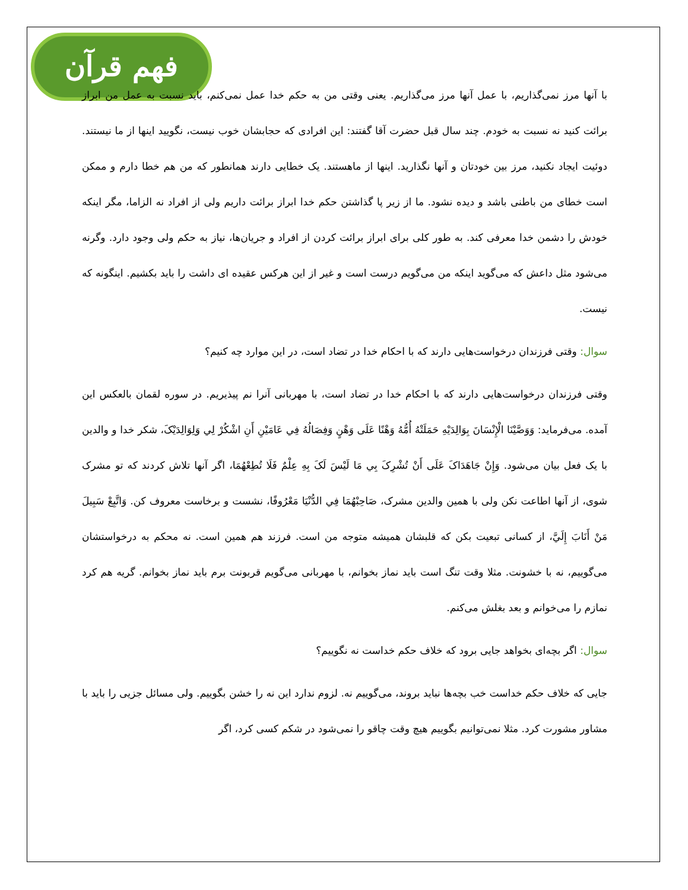فهم قرآن
با آنها مرز نمی‌گذاریم، با عمل آنها مرز می‌گذاریم. یعنی وقتی من به حکم خدا عمل نمی‌کنم، باید نسبت به عمل من ابراز برائت کنید نه نسبت به خودم. چند سال قبل حضرت آقا گفتند: این افرادی که حجابشان خوب نیست، نگویید اینها از ما نیستند. دوئیت ایجاد نکنید، مرز بین خودتان و آنها نگذارید. اینها از ماهستند. یک خطایی دارند همانطور که من هم خطا دارم و ممکن است خطای من باطنی باشد و دیده نشود. ما از زیر پا گذاشتن حکم خدا ابراز برائت داریم ولی از افراد نه الزاما، مگر اینکه خودش را دشمن خدا معرفی کند. به طور کلی برای ابراز برائت کردن از افراد و جریان‌ها، نیاز به حکم ولی وجود دارد. وگرنه می‌شود مثل داعش که می‌گوید اینکه من می‌گویم درست است و غیر از این هرکس عقیده ای داشت را باید بکشیم. اینگونه که نیست.
سوال: وقتی فرزندان درخواست‌هایی دارند که با احکام خدا در تضاد است، در این موارد چه کنیم؟
وقتی فرزندان درخواست‌هایی دارند که با احکام خدا در تضاد است، با مهربانی آنرا نم پیذیریم. در سوره لقمان بالعکس این آمده. می‌فرماید: وَوَصَّيْنَا الْإِنْسَانَ بِوَالِدَيْهِ حَمَلَتْهُ أُمُّهُ وَهْنًا عَلَى وَهْنٍ وَفِصَالُهُ فِي عَامَيْنِ أَنِ اشْكُرْ لِي وَلِوَالِدَيْکَ، شکر خدا و والدین با یک فعل بیان می‌شود. وَإِنْ جَاهَدَاکَ عَلَى أَنْ تُشْرِکَ بِي مَا لَيْسَ لَکَ بِهِ عِلْمٌ فَلَا تُطِعْهُمَا، اگر آنها تلاش کردند که تو مشرک شوی، از آنها اطاعت نکن ولی با همین والدین مشرک، صَاحِبْهُمَا فِي الدُّنْيَا مَعْرُوفًا، نشست و برخاست معروف کن. وَاتَّبِعْ سَبِيلَ مَنْ أَنَابَ إِلَيَّ، از کسانی تبعیت بکن که قلبشان همیشه متوجه من است. فرزند هم همین است. نه محکم به درخواستشان می‌گوییم، نه با خشونت. مثلا وقت تنگ است باید نماز بخوانم، با مهربانی می‌گویم قربونت برم باید نماز بخوانم. گریه هم کرد نمازم را می‌خوانم و بعد بغلش می‌کنم.
سوال: اگر بچه‌ای بخواهد جایی برود که خلاف حکم خداست نه نگوییم؟
جایی که خلاف حکم خداست خب بچه‌ها نباید بروند، می‌گوییم نه. لزوم ندارد این نه را خشن بگوییم. ولی مسائل جزیی را باید با مشاور مشورت کرد. مثلا نمی‌توانیم بگوییم هیچ وقت چاقو را نمی‌شود در شکم کسی کرد، اگر